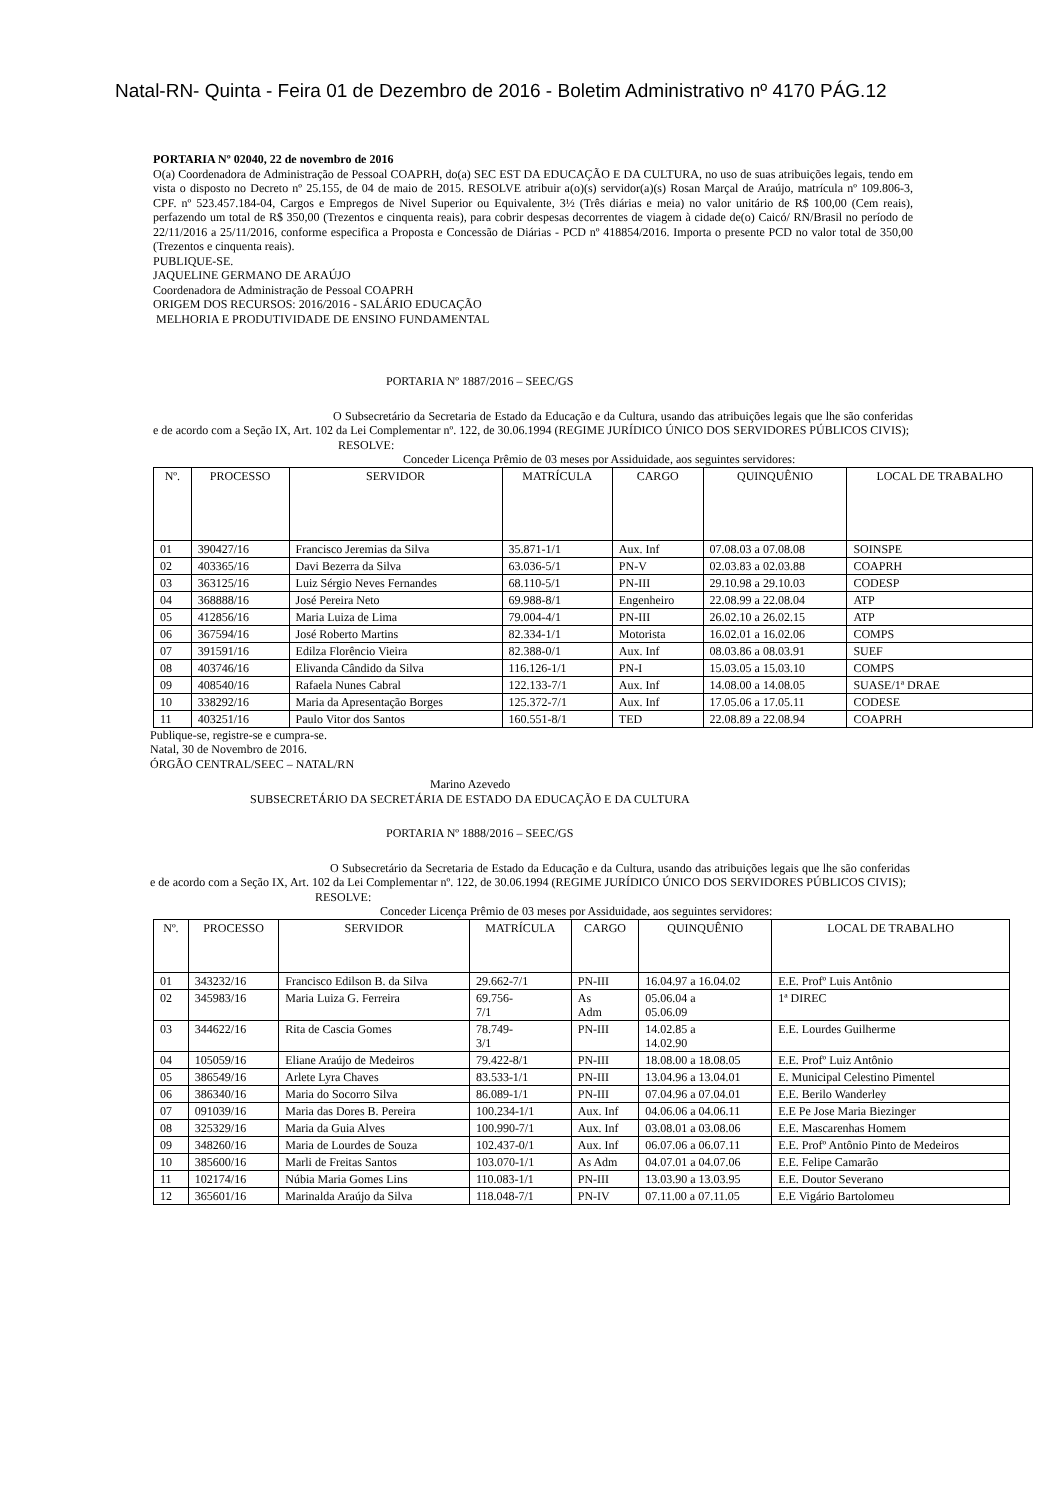Natal-RN- Quinta - Feira 01 de Dezembro de 2016 - Boletim Administrativo nº 4170 PÁG.12
PORTARIA Nº 02040, 22 de novembro de 2016
O(a) Coordenadora de Administração de Pessoal COAPRH, do(a) SEC EST DA EDUCAÇÃO E DA CULTURA, no uso de suas atribuições legais, tendo em vista o disposto no Decreto nº 25.155, de 04 de maio de 2015. RESOLVE atribuir a(o)(s) servidor(a)(s) Rosan Marçal de Araújo, matrícula nº 109.806-3, CPF. nº 523.457.184-04, Cargos e Empregos de Nivel Superior ou Equivalente, 3½ (Três diárias e meia) no valor unitário de R$ 100,00 (Cem reais), perfazendo um total de R$ 350,00 (Trezentos e cinquenta reais), para cobrir despesas decorrentes de viagem à cidade de(o) Caicó/ RN/Brasil no período de 22/11/2016 a 25/11/2016, conforme especifica a Proposta e Concessão de Diárias - PCD nº 418854/2016. Importa o presente PCD no valor total de 350,00 (Trezentos e cinquenta reais).
PUBLIQUE-SE.
JAQUELINE GERMANO DE ARAÚJO
Coordenadora de Administração de Pessoal COAPRH
ORIGEM DOS RECURSOS: 2016/2016 - SALÁRIO EDUCAÇÃO
MELHORIA E PRODUTIVIDADE DE ENSINO FUNDAMENTAL
PORTARIA Nº 1887/2016 – SEEC/GS
O Subsecretário da Secretaria de Estado da Educação e da Cultura, usando das atribuições legais que lhe são conferidas e de acordo com a Seção IX, Art. 102 da Lei Complementar nº. 122, de 30.06.1994 (REGIME JURÍDICO ÚNICO DOS SERVIDORES PÚBLICOS CIVIS);
RESOLVE:
Conceder Licença Prêmio de 03 meses por Assiduidade, aos seguintes servidores:
| Nº. | PROCESSO | SERVIDOR | MATRÍCULA | CARGO | QUINQUÊNIO | LOCAL DE TRABALHO |
| --- | --- | --- | --- | --- | --- | --- |
| 01 | 390427/16 | Francisco Jeremias da Silva | 35.871-1/1 | Aux. Inf | 07.08.03 a 07.08.08 | SOINSPE |
| 02 | 403365/16 | Davi Bezerra da Silva | 63.036-5/1 | PN-V | 02.03.83 a 02.03.88 | COAPRH |
| 03 | 363125/16 | Luiz Sérgio Neves Fernandes | 68.110-5/1 | PN-III | 29.10.98 a 29.10.03 | CODESP |
| 04 | 368888/16 | José Pereira Neto | 69.988-8/1 | Engenheiro | 22.08.99 a 22.08.04 | ATP |
| 05 | 412856/16 | Maria Luiza de Lima | 79.004-4/1 | PN-III | 26.02.10 a 26.02.15 | ATP |
| 06 | 367594/16 | José Roberto Martins | 82.334-1/1 | Motorista | 16.02.01 a 16.02.06 | COMPS |
| 07 | 391591/16 | Edilza Florêncio Vieira | 82.388-0/1 | Aux. Inf | 08.03.86 a 08.03.91 | SUEF |
| 08 | 403746/16 | Elivanda Cândido da Silva | 116.126-1/1 | PN-I | 15.03.05 a 15.03.10 | COMPS |
| 09 | 408540/16 | Rafaela Nunes Cabral | 122.133-7/1 | Aux. Inf | 14.08.00 a 14.08.05 | SUASE/1ª DRAE |
| 10 | 338292/16 | Maria da Apresentação Borges | 125.372-7/1 | Aux. Inf | 17.05.06 a 17.05.11 | CODESE |
| 11 | 403251/16 | Paulo Vitor dos Santos | 160.551-8/1 | TED | 22.08.89 a 22.08.94 | COAPRH |
Publique-se, registre-se e cumpra-se.
Natal, 30 de Novembro de 2016.
ÓRGÃO CENTRAL/SEEC – NATAL/RN
Marino Azevedo
SUBSECRETÁRIO DA SECRETÁRIA DE ESTADO DA EDUCAÇÃO E DA CULTURA
PORTARIA Nº 1888/2016 – SEEC/GS
O Subsecretário da Secretaria de Estado da Educação e da Cultura, usando das atribuições legais que lhe são conferidas e de acordo com a Seção IX, Art. 102 da Lei Complementar nº. 122, de 30.06.1994 (REGIME JURÍDICO ÚNICO DOS SERVIDORES PÚBLICOS CIVIS);
RESOLVE:
Conceder Licença Prêmio de 03 meses por Assiduidade, aos seguintes servidores:
| Nº. | PROCESSO | SERVIDOR | MATRÍCULA | CARGO | QUINQUÊNIO | LOCAL DE TRABALHO |
| --- | --- | --- | --- | --- | --- | --- |
| 01 | 343232/16 | Francisco Edilson B. da Silva | 29.662-7/1 | PN-III | 16.04.97 a 16.04.02 | E.E. Profº Luis Antônio |
| 02 | 345983/16 | Maria Luiza G. Ferreira | 69.756- 7/1 | As Adm | 05.06.04 a 05.06.09 | 1ª DIREC |
| 03 | 344622/16 | Rita de Cascia Gomes | 78.749- 3/1 | PN-III | 14.02.85 a 14.02.90 | E.E. Lourdes Guilherme |
| 04 | 105059/16 | Eliane Araújo de Medeiros | 79.422-8/1 | PN-III | 18.08.00 a 18.08.05 | E.E. Profº Luiz Antônio |
| 05 | 386549/16 | Arlete Lyra Chaves | 83.533-1/1 | PN-III | 13.04.96 a 13.04.01 | E. Municipal Celestino Pimentel |
| 06 | 386340/16 | Maria do Socorro Silva | 86.089-1/1 | PN-III | 07.04.96 a 07.04.01 | E.E. Berilo Wanderley |
| 07 | 091039/16 | Maria das Dores B. Pereira | 100.234-1/1 | Aux. Inf | 04.06.06 a 04.06.11 | E.E Pe Jose Maria Biezinger |
| 08 | 325329/16 | Maria da Guia Alves | 100.990-7/1 | Aux. Inf | 03.08.01 a 03.08.06 | E.E. Mascarenhas Homem |
| 09 | 348260/16 | Maria de Lourdes de Souza | 102.437-0/1 | Aux. Inf | 06.07.06 a 06.07.11 | E.E. Profº Antônio Pinto de Medeiros |
| 10 | 385600/16 | Marli de Freitas Santos | 103.070-1/1 | As Adm | 04.07.01 a 04.07.06 | E.E. Felipe Camarão |
| 11 | 102174/16 | Núbia Maria Gomes Lins | 110.083-1/1 | PN-III | 13.03.90 a 13.03.95 | E.E. Doutor Severano |
| 12 | 365601/16 | Marinalda Araújo da Silva | 118.048-7/1 | PN-IV | 07.11.00 a 07.11.05 | E.E Vigário Bartolomeu |